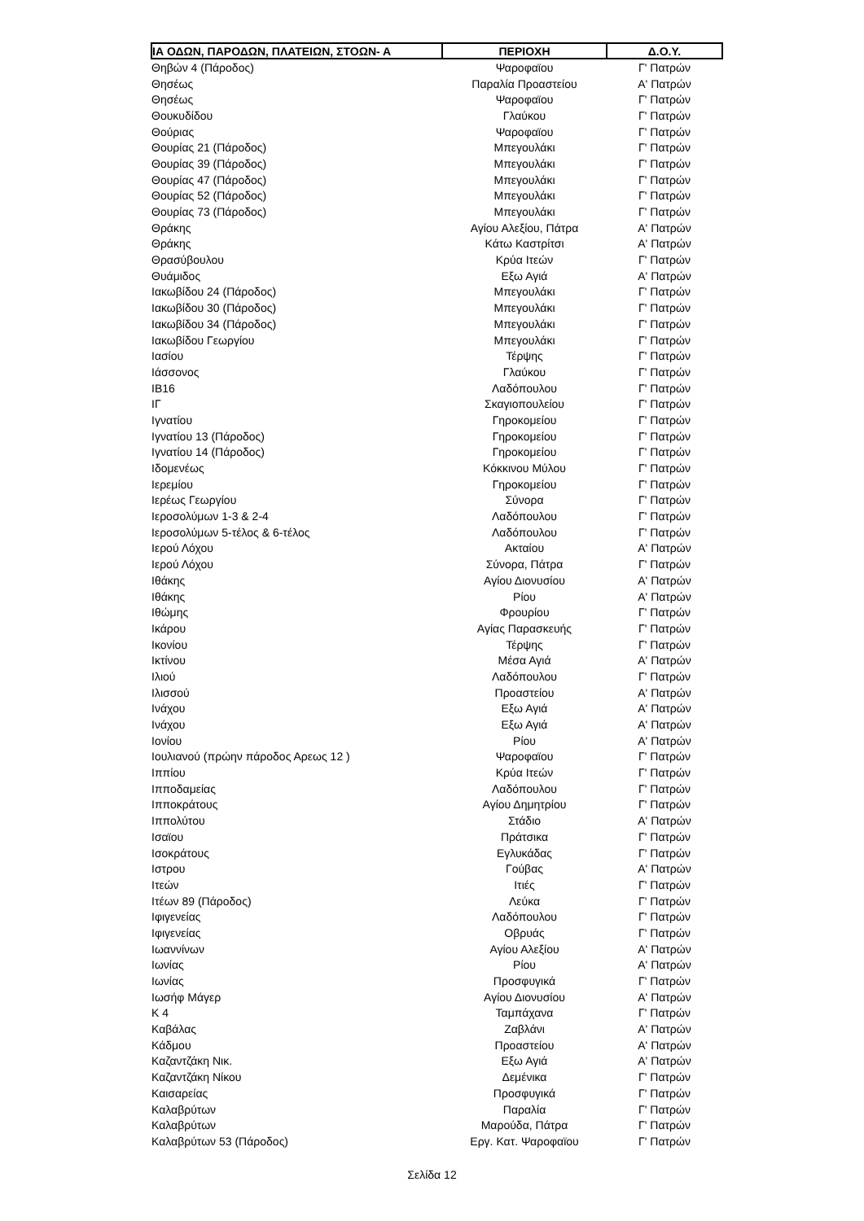| ΙΑ ΟΔΩΝ, ΠΑΡΟΔΩΝ, ΠΛΑΤΕΙΩΝ, ΣΤΟΩΝ- Α | ΠΕΡΙΟΧΗ | Δ.Ο.Υ. |
| --- | --- | --- |
| Θηβών 4 (Πάροδος) | Ψαροφαϊου | Γ' Πατρών |
| Θησέως | Παραλία Προαστείου | Α' Πατρών |
| Θησέως | Ψαροφαϊου | Γ' Πατρών |
| Θουκυδίδου | Γλαύκου | Γ' Πατρών |
| Θούριας | Ψαροφαϊου | Γ' Πατρών |
| Θουρίας 21 (Πάροδος) | Μπεγουλάκι | Γ' Πατρών |
| Θουρίας 39 (Πάροδος) | Μπεγουλάκι | Γ' Πατρών |
| Θουρίας 47 (Πάροδος) | Μπεγουλάκι | Γ' Πατρών |
| Θουρίας 52 (Πάροδος) | Μπεγουλάκι | Γ' Πατρών |
| Θουρίας 73 (Πάροδος) | Μπεγουλάκι | Γ' Πατρών |
| Θράκης | Αγίου Αλεξίου, Πάτρα | Α' Πατρών |
| Θράκης | Κάτω Καστρίτσι | Α' Πατρών |
| Θρασύβουλου | Κρύα Ιτεών | Γ' Πατρών |
| Θυάμιδος | Εξω Αγιά | Α' Πατρών |
| Ιακωβίδου 24 (Πάροδος) | Μπεγουλάκι | Γ' Πατρών |
| Ιακωβίδου 30 (Πάροδος) | Μπεγουλάκι | Γ' Πατρών |
| Ιακωβίδου 34 (Πάροδος) | Μπεγουλάκι | Γ' Πατρών |
| Ιακωβίδου Γεωργίου | Μπεγουλάκι | Γ' Πατρών |
| Ιασίου | Τέρψης | Γ' Πατρών |
| Ιάσσονος | Γλαύκου | Γ' Πατρών |
| ΙΒ16 | Λαδόπουλου | Γ' Πατρών |
| ΙΓ | Σκαγιοπουλείου | Γ' Πατρών |
| Ιγνατίου | Γηροκομείου | Γ' Πατρών |
| Ιγνατίου 13 (Πάροδος) | Γηροκομείου | Γ' Πατρών |
| Ιγνατίου 14 (Πάροδος) | Γηροκομείου | Γ' Πατρών |
| Ιδομενέως | Κόκκινου Μύλου | Γ' Πατρών |
| Ιερεμίου | Γηροκομείου | Γ' Πατρών |
| Ιερέως Γεωργίου | Σύνορα | Γ' Πατρών |
| Ιεροσολύμων 1-3 & 2-4 | Λαδόπουλου | Γ' Πατρών |
| Ιεροσολύμων 5-τέλος & 6-τέλος | Λαδόπουλου | Γ' Πατρών |
| Ιερού Λόχου | Ακταίου | Α' Πατρών |
| Ιερού Λόχου | Σύνορα, Πάτρα | Γ' Πατρών |
| Ιθάκης | Αγίου Διονυσίου | Α' Πατρών |
| Ιθάκης | Ρίου | Α' Πατρών |
| Ιθώμης | Φρουρίου | Γ' Πατρών |
| Ικάρου | Αγίας Παρασκευής | Γ' Πατρών |
| Ικονίου | Τέρψης | Γ' Πατρών |
| Ικτίνου | Μέσα Αγιά | Α' Πατρών |
| Ιλιού | Λαδόπουλου | Γ' Πατρών |
| Ιλισσού | Προαστείου | Α' Πατρών |
| Ινάχου | Εξω Αγιά | Α' Πατρών |
| Ινάχου | Εξω Αγιά | Α' Πατρών |
| Ιονίου | Ρίου | Α' Πατρών |
| Ιουλιανού (πρώην πάροδος Αρεως 12 ) | Ψαροφαϊου | Γ' Πατρών |
| Ιππίου | Κρύα Ιτεών | Γ' Πατρών |
| Ιπποδαμείας | Λαδόπουλου | Γ' Πατρών |
| Ιπποκράτους | Αγίου Δημητρίου | Γ' Πατρών |
| Ιππολύτου | Στάδιο | Α' Πατρών |
| Ισαϊου | Πράτσικα | Γ' Πατρών |
| Ισοκράτους | Εγλυκάδας | Γ' Πατρών |
| Ιστρου | Γούβας | Α' Πατρών |
| Ιτεών | Ιτιές | Γ' Πατρών |
| Ιτέων 89 (Πάροδος) | Λεύκα | Γ' Πατρών |
| Ιφιγενείας | Λαδόπουλου | Γ' Πατρών |
| Ιφιγενείας | Οβρυάς | Γ' Πατρών |
| Ιωαννίνων | Αγίου Αλεξίου | Α' Πατρών |
| Ιωνίας | Ρίου | Α' Πατρών |
| Ιωνίας | Προσφυγικά | Γ' Πατρών |
| Ιωσήφ Μάγερ | Αγίου Διονυσίου | Α' Πατρών |
| Κ 4 | Ταμπάχανα | Γ' Πατρών |
| Καβάλας | Ζαβλάνι | Α' Πατρών |
| Κάδμου | Προαστείου | Α' Πατρών |
| Καζαντζάκη Νικ. | Εξω Αγιά | Α' Πατρών |
| Καζαντζάκη Νίκου | Δεμένικα | Γ' Πατρών |
| Καισαρείας | Προσφυγικά | Γ' Πατρών |
| Καλαβρύτων | Παραλία | Γ' Πατρών |
| Καλαβρύτων | Μαρούδα, Πάτρα | Γ' Πατρών |
| Καλαβρύτων 53 (Πάροδος) | Εργ. Κατ. Ψαροφαϊου | Γ' Πατρών |
Σελίδα 12